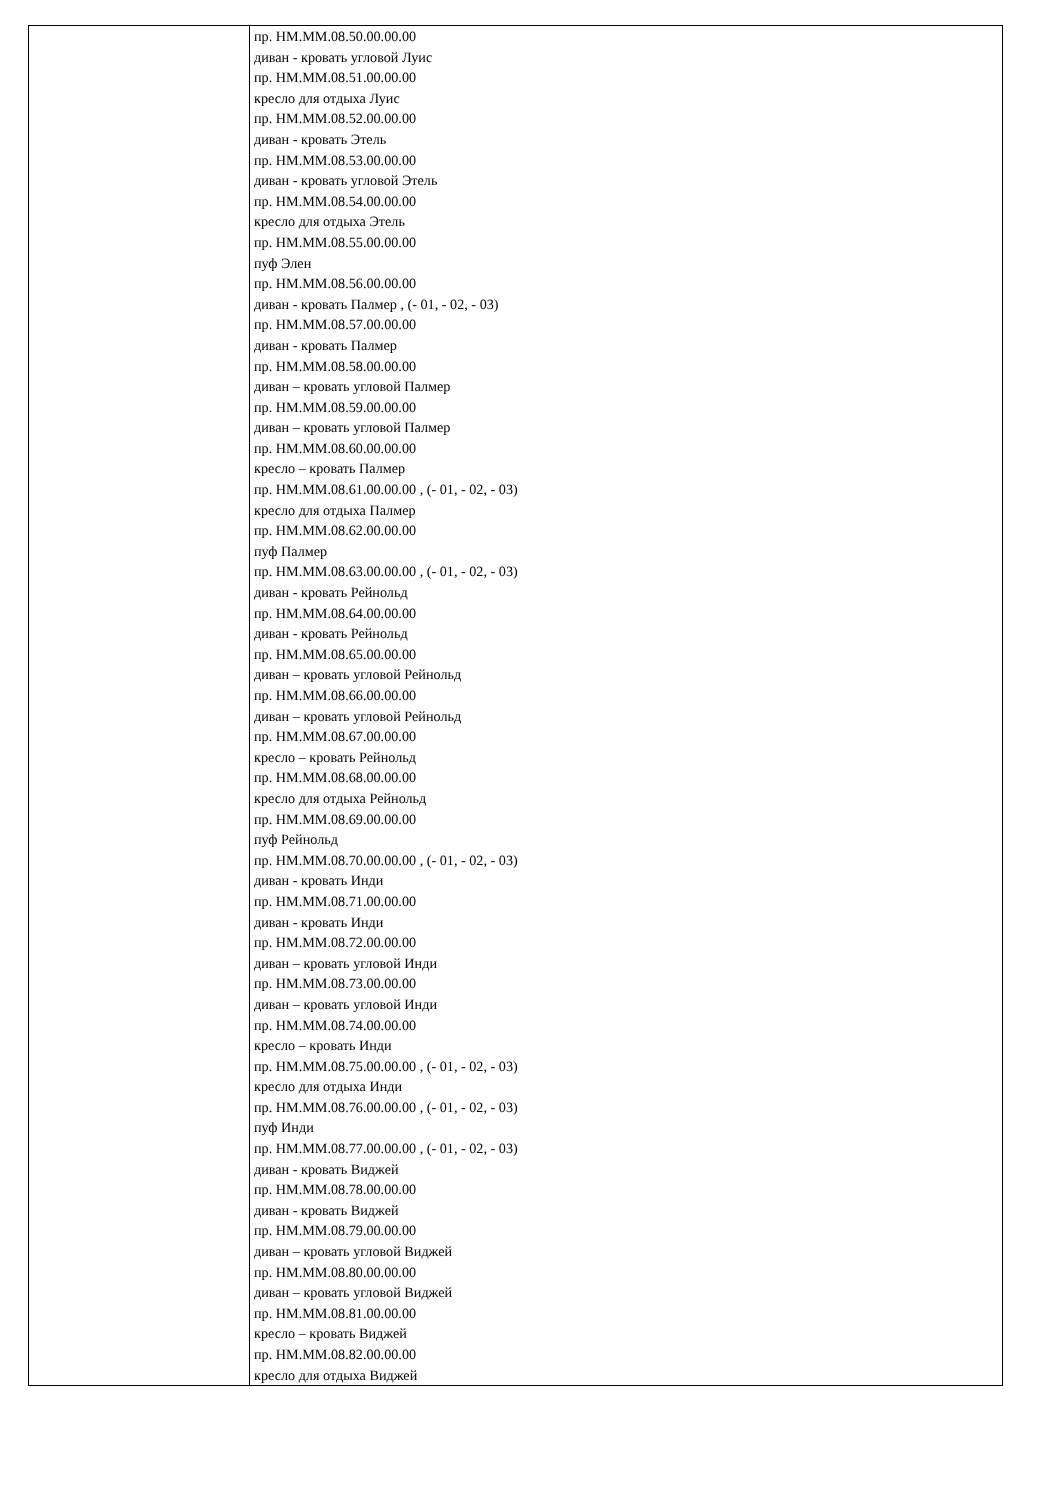| | пр. НМ.ММ.08.50.00.00.00 диван - кровать угловой Луис пр. НМ.ММ.08.51.00.00.00 кресло для отдыха Луис пр. НМ.ММ.08.52.00.00.00 диван - кровать Этель пр. НМ.ММ.08.53.00.00.00 диван - кровать угловой Этель пр. НМ.ММ.08.54.00.00.00 кресло для отдыха Этель пр. НМ.ММ.08.55.00.00.00 пуф Элен пр. НМ.ММ.08.56.00.00.00 диван - кровать Палмер , (- 01, - 02, - 03) пр. НМ.ММ.08.57.00.00.00 диван - кровать Палмер пр. НМ.ММ.08.58.00.00.00 диван – кровать угловой Палмер пр. НМ.ММ.08.59.00.00.00 диван – кровать угловой Палмер пр. НМ.ММ.08.60.00.00.00 кресло – кровать Палмер пр. НМ.ММ.08.61.00.00.00 , (- 01, - 02, - 03) кресло для отдыха Палмер пр. НМ.ММ.08.62.00.00.00 пуф Палмер пр. НМ.ММ.08.63.00.00.00 , (- 01, - 02, - 03) диван - кровать Рейнольд пр. НМ.ММ.08.64.00.00.00 диван - кровать Рейнольд пр. НМ.ММ.08.65.00.00.00 диван – кровать угловой Рейнольд пр. НМ.ММ.08.66.00.00.00 диван – кровать угловой Рейнольд пр. НМ.ММ.08.67.00.00.00 кресло – кровать Рейнольд пр. НМ.ММ.08.68.00.00.00 кресло для отдыха Рейнольд пр. НМ.ММ.08.69.00.00.00 пуф Рейнольд пр. НМ.ММ.08.70.00.00.00 , (- 01, - 02, - 03) диван - кровать Инди пр. НМ.ММ.08.71.00.00.00 диван - кровать Инди пр. НМ.ММ.08.72.00.00.00 диван – кровать угловой Инди пр. НМ.ММ.08.73.00.00.00 диван – кровать угловой Инди пр. НМ.ММ.08.74.00.00.00 кресло – кровать Инди пр. НМ.ММ.08.75.00.00.00 , (- 01, - 02, - 03) кресло для отдыха Инди пр. НМ.ММ.08.76.00.00.00 , (- 01, - 02, - 03) пуф Инди пр. НМ.ММ.08.77.00.00.00 , (- 01, - 02, - 03) диван - кровать Виджей пр. НМ.ММ.08.78.00.00.00 диван - кровать Виджей пр. НМ.ММ.08.79.00.00.00 диван – кровать угловой Виджей пр. НМ.ММ.08.80.00.00.00 диван – кровать угловой Виджей пр. НМ.ММ.08.81.00.00.00 кресло – кровать Виджей пр. НМ.ММ.08.82.00.00.00 кресло для отдыха Виджей |